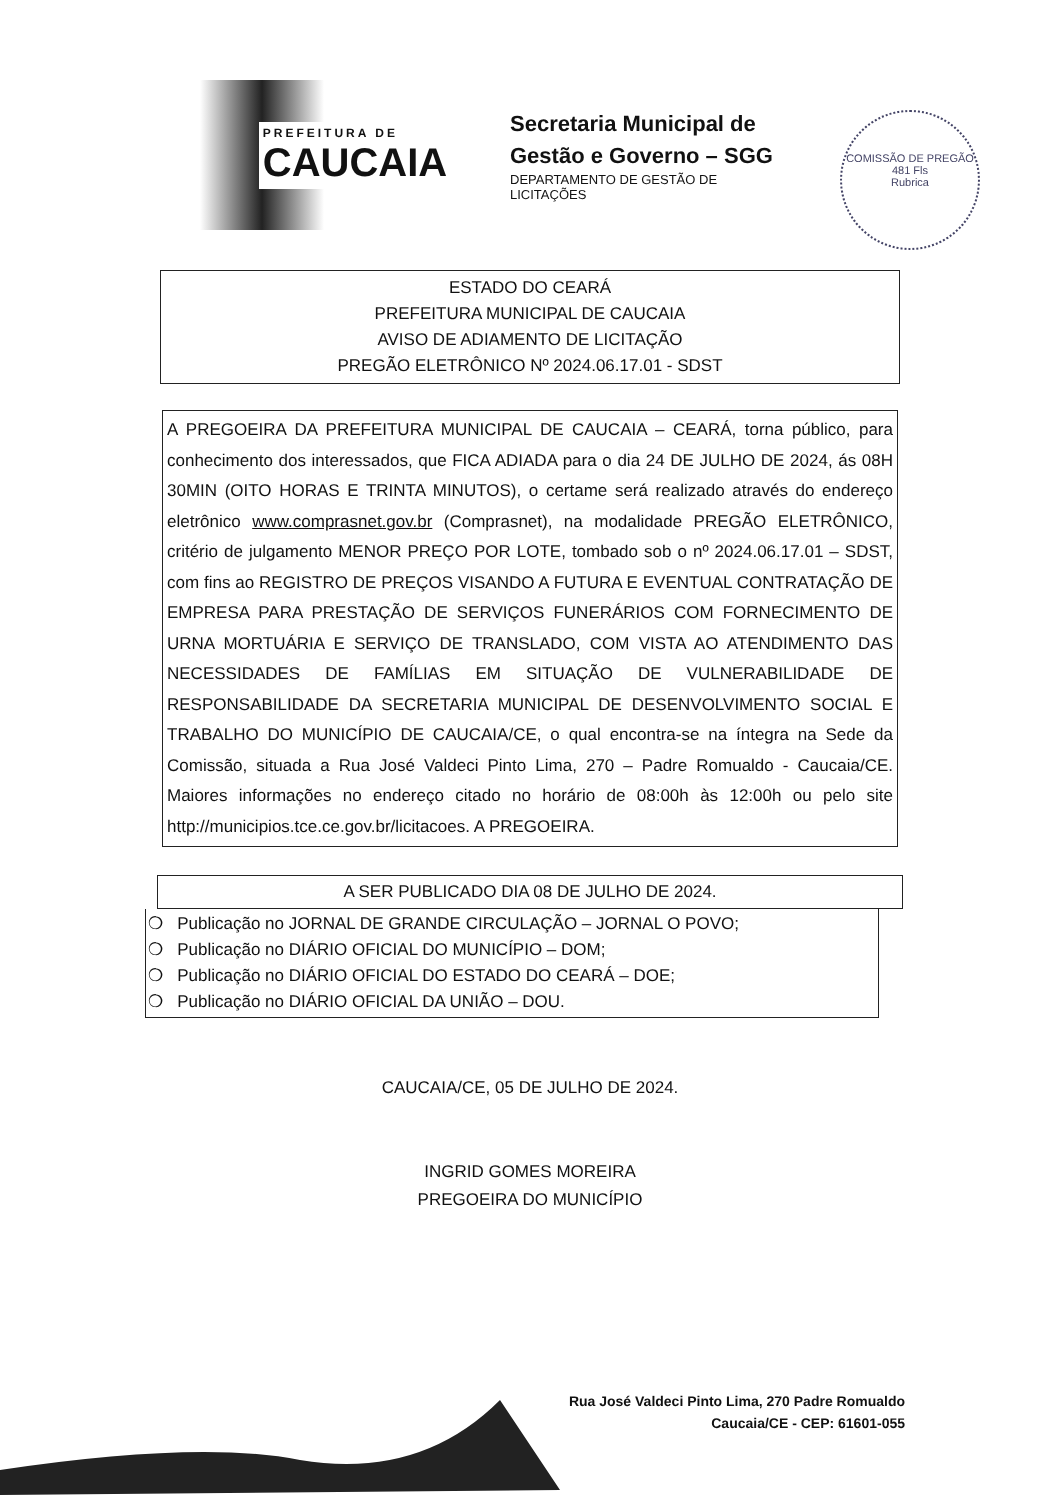PREFEITURA DE
CAUCAIA
Secretaria Municipal de
Gestão e Governo – SGG
DEPARTAMENTO DE GESTÃO DE
LICITAÇÕES
COMISSÃO DE PREGÃO
481 Fls
Rubrica
ESTADO DO CEARÁ
PREFEITURA MUNICIPAL DE CAUCAIA
AVISO DE ADIAMENTO DE LICITAÇÃO
PREGÃO ELETRÔNICO Nº 2024.06.17.01 - SDST
A PREGOEIRA DA PREFEITURA MUNICIPAL DE CAUCAIA – CEARÁ, torna público, para conhecimento dos interessados, que FICA ADIADA para o dia 24 DE JULHO DE 2024, ás 08H 30MIN (OITO HORAS E TRINTA MINUTOS), o certame será realizado através do endereço eletrônico www.comprasnet.gov.br (Comprasnet), na modalidade PREGÃO ELETRÔNICO, critério de julgamento MENOR PREÇO POR LOTE, tombado sob o nº 2024.06.17.01 – SDST, com fins ao REGISTRO DE PREÇOS VISANDO A FUTURA E EVENTUAL CONTRATAÇÃO DE EMPRESA PARA PRESTAÇÃO DE SERVIÇOS FUNERÁRIOS COM FORNECIMENTO DE URNA MORTUÁRIA E SERVIÇO DE TRANSLADO, COM VISTA AO ATENDIMENTO DAS NECESSIDADES DE FAMÍLIAS EM SITUAÇÃO DE VULNERABILIDADE DE RESPONSABILIDADE DA SECRETARIA MUNICIPAL DE DESENVOLVIMENTO SOCIAL E TRABALHO DO MUNICÍPIO DE CAUCAIA/CE, o qual encontra-se na íntegra na Sede da Comissão, situada a Rua José Valdeci Pinto Lima, 270 – Padre Romualdo - Caucaia/CE. Maiores informações no endereço citado no horário de 08:00h às 12:00h ou pelo site http://municipios.tce.ce.gov.br/licitacoes. A PREGOEIRA.
A SER PUBLICADO DIA 08 DE JULHO DE 2024.
❍ Publicação no JORNAL DE GRANDE CIRCULAÇÃO – JORNAL O POVO;
❍ Publicação no DIÁRIO OFICIAL DO MUNICÍPIO – DOM;
❍ Publicação no DIÁRIO OFICIAL DO ESTADO DO CEARÁ – DOE;
❍ Publicação no DIÁRIO OFICIAL DA UNIÃO – DOU.
CAUCAIA/CE, 05 DE JULHO DE 2024.
INGRID GOMES MOREIRA
PREGOEIRA DO MUNICÍPIO
Rua José Valdeci Pinto Lima, 270 Padre Romualdo
Caucaia/CE - CEP: 61601-055